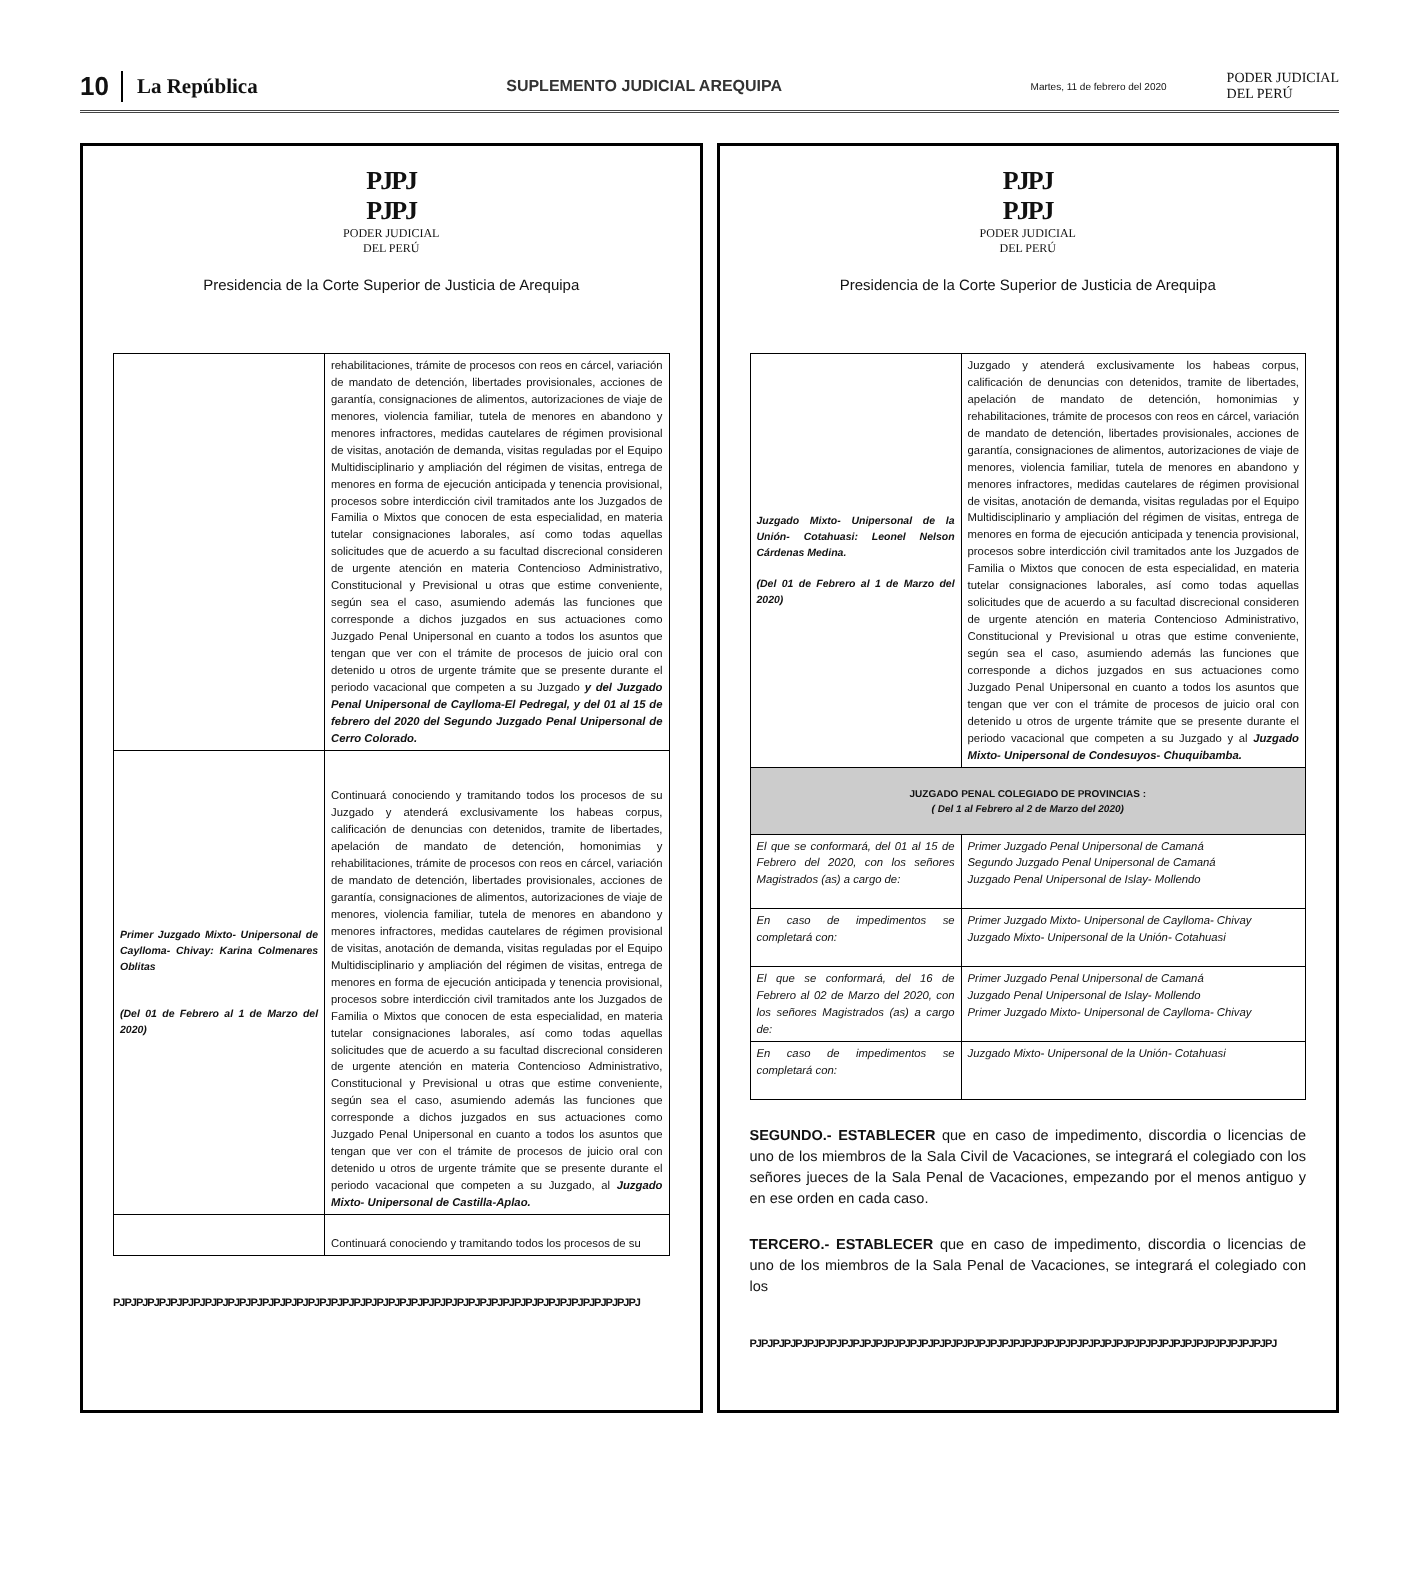10 La República SUPLEMENTO JUDICIAL AREQUIPA Martes, 11 de febrero del 2020 PODER JUDICIAL
DEL PERÚ
PJPJ
PJPJ
PODER JUDICIAL
DEL PERÚ
Presidencia de la Corte Superior de Justicia de Arequipa
| | rehabilitaciones, trámite de procesos con reos en cárcel, variación de mandato de detención, libertades provisionales, acciones de garantía, consignaciones de alimentos, autorizaciones de viaje de menores, violencia familiar, tutela de menores en abandono y menores infractores, medidas cautelares de régimen provisional de visitas, anotación de demanda, visitas reguladas por el Equipo Multidisciplinario y ampliación del régimen de visitas, entrega de menores en forma de ejecución anticipada y tenencia provisional, procesos sobre interdicción civil tramitados ante los Juzgados de Familia o Mixtos que conocen de esta especialidad, en materia tutelar consignaciones laborales, así como todas aquellas solicitudes que de acuerdo a su facultad discrecional consideren de urgente atención en materia Contencioso Administrativo, Constitucional y Previsional u otras que estime conveniente, según sea el caso, asumiendo además las funciones que corresponde a dichos juzgados en sus actuaciones como Juzgado Penal Unipersonal en cuanto a todos los asuntos que tengan que ver con el trámite de procesos de juicio oral con detenido u otros de urgente trámite que se presente durante el periodo vacacional que competen a su Juzgado y del Juzgado Penal Unipersonal de Caylloma-El Pedregal, y del 01 al 15 de febrero del 2020 del Segundo Juzgado Penal Unipersonal de Cerro Colorado. |
| Primer Juzgado Mixto- Unipersonal de Caylloma- Chivay: Karina Colmenares Oblitas (Del 01 de Febrero al 1 de Marzo del 2020) | Continuará conociendo y tramitando todos los procesos de su Juzgado y atenderá exclusivamente los habeas corpus, calificación de denuncias con detenidos, tramite de libertades, apelación de mandato de detención, homonimias y rehabilitaciones, trámite de procesos con reos en cárcel, variación de mandato de detención, libertades provisionales, acciones de garantía, consignaciones de alimentos, autorizaciones de viaje de menores, violencia familiar, tutela de menores en abandono y menores infractores, medidas cautelares de régimen provisional de visitas, anotación de demanda, visitas reguladas por el Equipo Multidisciplinario y ampliación del régimen de visitas, entrega de menores en forma de ejecución anticipada y tenencia provisional, procesos sobre interdicción civil tramitados ante los Juzgados de Familia o Mixtos que conocen de esta especialidad, en materia tutelar consignaciones laborales, así como todas aquellas solicitudes que de acuerdo a su facultad discrecional consideren de urgente atención en materia Contencioso Administrativo, Constitucional y Previsional u otras que estime conveniente, según sea el caso, asumiendo además las funciones que corresponde a dichos juzgados en sus actuaciones como Juzgado Penal Unipersonal en cuanto a todos los asuntos que tengan que ver con el trámite de procesos de juicio oral con detenido u otros de urgente trámite que se presente durante el periodo vacacional que competen a su Juzgado, al Juzgado Mixto- Unipersonal de Castilla-Aplao. |
| | Continuará conociendo y tramitando todos los procesos de su |
PJPJPJPJPJPJPJPJPJPJPJPJPJPJPJPJPJPJPJPJPJPJPJPJPJPJPJPJPJPJPJPJPJPJPJPJPJPJPJPJPJPJPJPJPJPJ
PJPJ
PJPJ
PODER JUDICIAL
DEL PERÚ
Presidencia de la Corte Superior de Justicia de Arequipa
| Juzgado Mixto- Unipersonal de la Unión- Cotahuasi: Leonel Nelson Cárdenas Medina. (Del 01 de Febrero al 1 de Marzo del 2020) | Juzgado y atenderá exclusivamente los habeas corpus, calificación de denuncias con detenidos, tramite de libertades, apelación de mandato de detención, homonimias y rehabilitaciones, trámite de procesos con reos en cárcel, variación de mandato de detención, libertades provisionales, acciones de garantía, consignaciones de alimentos, autorizaciones de viaje de menores, violencia familiar, tutela de menores en abandono y menores infractores, medidas cautelares de régimen provisional de visitas, anotación de demanda, visitas reguladas por el Equipo Multidisciplinario y ampliación del régimen de visitas, entrega de menores en forma de ejecución anticipada y tenencia provisional, procesos sobre interdicción civil tramitados ante los Juzgados de Familia o Mixtos que conocen de esta especialidad, en materia tutelar consignaciones laborales, así como todas aquellas solicitudes que de acuerdo a su facultad discrecional consideren de urgente atención en materia Contencioso Administrativo, Constitucional y Previsional u otras que estime conveniente, según sea el caso, asumiendo además las funciones que corresponde a dichos juzgados en sus actuaciones como Juzgado Penal Unipersonal en cuanto a todos los asuntos que tengan que ver con el trámite de procesos de juicio oral con detenido u otros de urgente trámite que se presente durante el periodo vacacional que competen a su Juzgado y al Juzgado Mixto- Unipersonal de Condesuyos- Chuquibamba. |
| JUZGADO PENAL COLEGIADO DE PROVINCIAS : ( Del 1 al Febrero al 2 de Marzo del 2020) | |
| El que se conformará, del 01 al 15 de Febrero del 2020, con los señores Magistrados (as) a cargo de: | Primer Juzgado Penal Unipersonal de Camaná Segundo Juzgado Penal Unipersonal de Camaná Juzgado Penal Unipersonal de Islay- Mollendo |
| En caso de impedimentos se completará con: | Primer Juzgado Mixto- Unipersonal de Caylloma- Chivay Juzgado Mixto- Unipersonal de la Unión- Cotahuasi |
| El que se conformará, del 16 de Febrero al 02 de Marzo del 2020, con los señores Magistrados (as) a cargo de: | Primer Juzgado Penal Unipersonal de Camaná Juzgado Penal Unipersonal de Islay- Mollendo Primer Juzgado Mixto- Unipersonal de Caylloma- Chivay |
| En caso de impedimentos se completará con: | Juzgado Mixto- Unipersonal de la Unión- Cotahuasi |
SEGUNDO.- ESTABLECER que en caso de impedimento, discordia o licencias de uno de los miembros de la Sala Civil de Vacaciones, se integrará el colegiado con los señores jueces de la Sala Penal de Vacaciones, empezando por el menos antiguo y en ese orden en cada caso.
TERCERO.- ESTABLECER que en caso de impedimento, discordia o licencias de uno de los miembros de la Sala Penal de Vacaciones, se integrará el colegiado con los
PJPJPJPJPJPJPJPJPJPJPJPJPJPJPJPJPJPJPJPJPJPJPJPJPJPJPJPJPJPJPJPJPJPJPJPJPJPJPJPJPJPJPJPJPJPJ